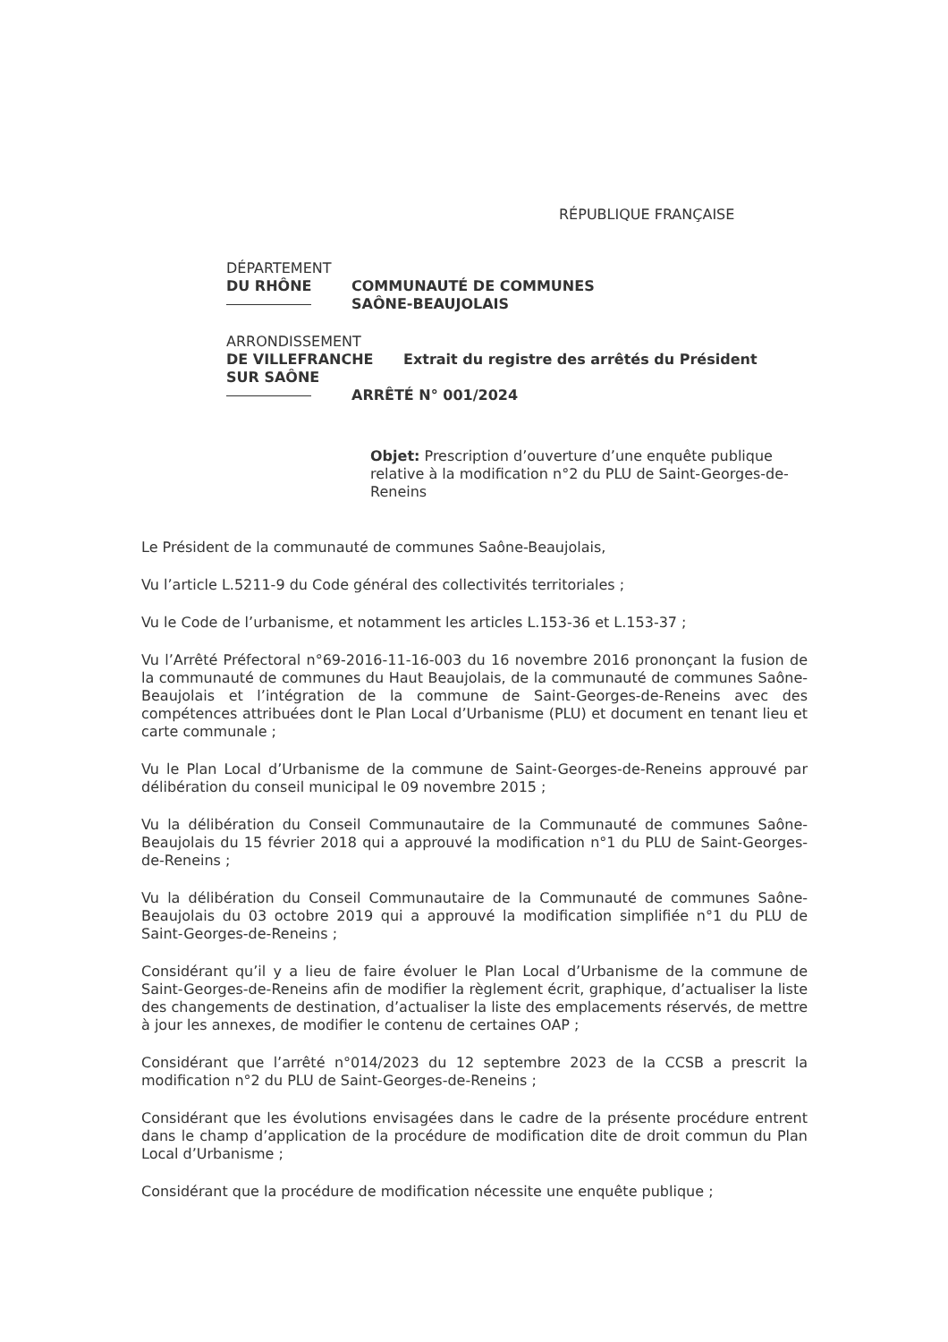RÉPUBLIQUE FRANÇAISE
DÉPARTEMENT
DU RHÔNE COMMUNAUTÉ DE COMMUNES
SAÔNE-BEAUJOLAIS
ARRONDISSEMENT
DE VILLEFRANCHE Extrait du registre des arrêtés du Président
SUR SAÔNE
ARRÊTÉ N° 001/2024
Objet: Prescription d’ouverture d’une enquête publique relative à la modification n°2 du PLU de Saint-Georges-de-Reneins
Le Président de la communauté de communes Saône-Beaujolais,
Vu l’article L.5211-9 du Code général des collectivités territoriales ;
Vu le Code de l’urbanisme, et notamment les articles L.153-36 et L.153-37 ;
Vu l’Arrêté Préfectoral n°69-2016-11-16-003 du 16 novembre 2016 prononçant la fusion de la communauté de communes du Haut Beaujolais, de la communauté de communes Saône-Beaujolais et l’intégration de la commune de Saint-Georges-de-Reneins avec des compétences attribuées dont le Plan Local d’Urbanisme (PLU) et document en tenant lieu et carte communale ;
Vu le Plan Local d’Urbanisme de la commune de Saint-Georges-de-Reneins approuvé par délibération du conseil municipal le 09 novembre 2015 ;
Vu la délibération du Conseil Communautaire de la Communauté de communes Saône-Beaujolais du 15 février 2018 qui a approuvé la modification n°1 du PLU de Saint-Georges-de-Reneins ;
Vu la délibération du Conseil Communautaire de la Communauté de communes Saône-Beaujolais du 03 octobre 2019 qui a approuvé la modification simplifiée n°1 du PLU de Saint-Georges-de-Reneins ;
Considérant qu’il y a lieu de faire évoluer le Plan Local d’Urbanisme de la commune de Saint-Georges-de-Reneins afin de modifier la règlement écrit, graphique, d’actualiser la liste des changements de destination, d’actualiser la liste des emplacements réservés, de mettre à jour les annexes, de modifier le contenu de certaines OAP ;
Considérant que l’arrêté n°014/2023 du 12 septembre 2023 de la CCSB a prescrit la modification n°2 du PLU de Saint-Georges-de-Reneins ;
Considérant que les évolutions envisagées dans le cadre de la présente procédure entrent dans le champ d’application de la procédure de modification dite de droit commun du Plan Local d’Urbanisme ;
Considérant que la procédure de modification nécessite une enquête publique ;